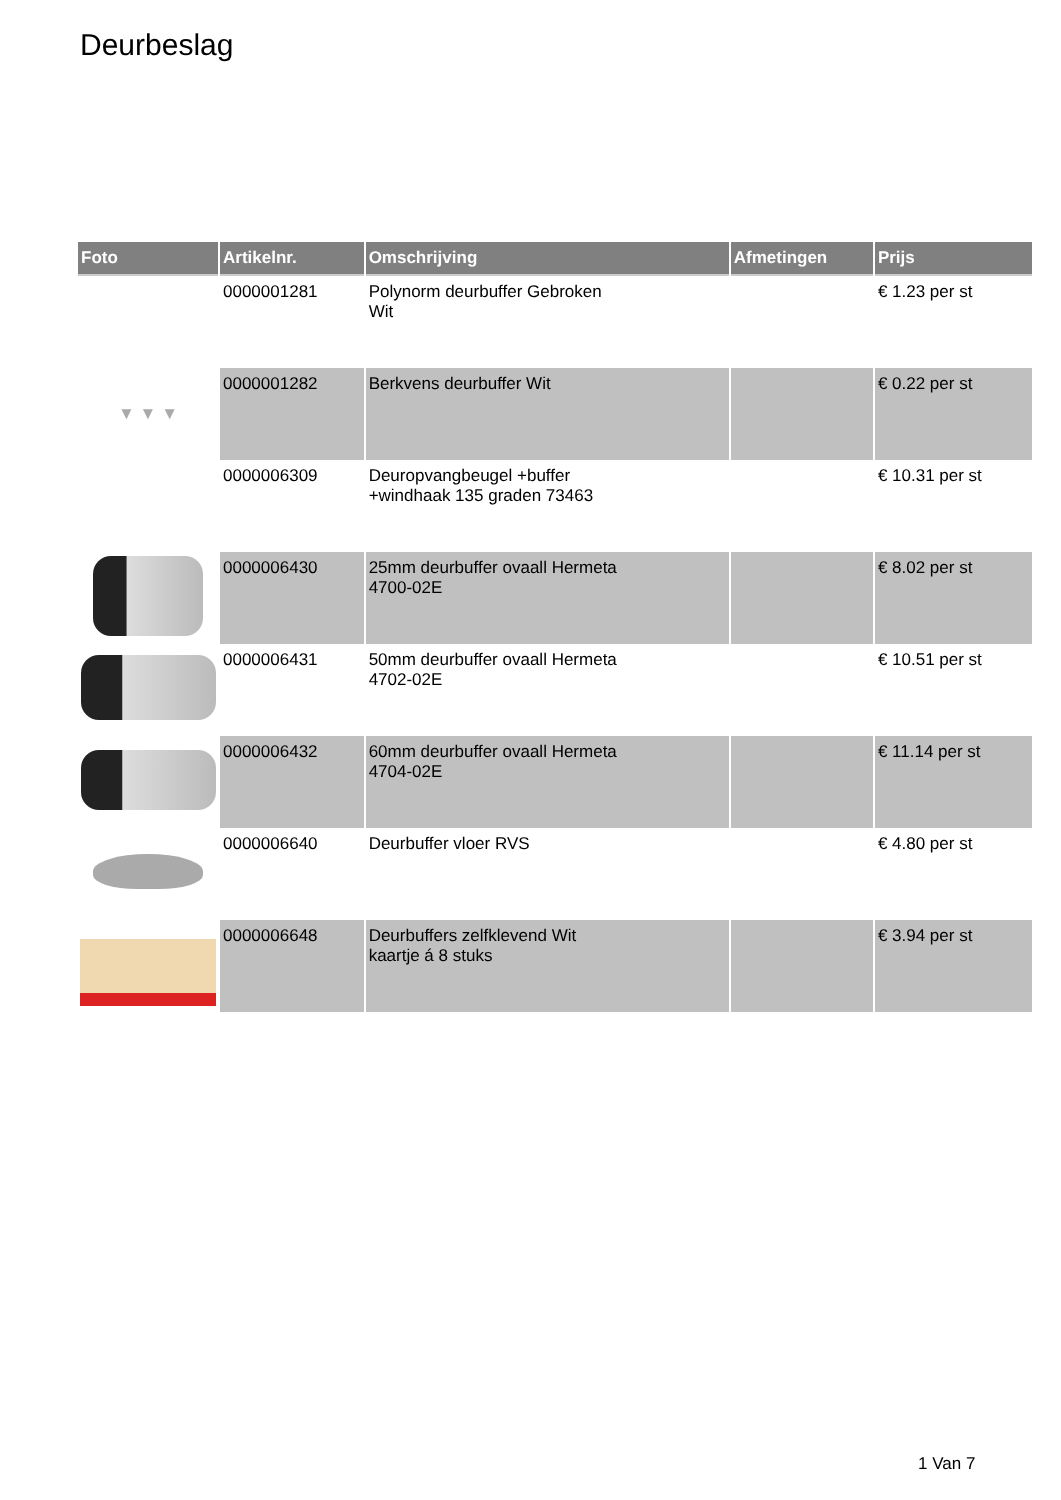Deurbeslag
| Foto | Artikelnr. | Omschrijving | Afmetingen | Prijs |
| --- | --- | --- | --- | --- |
| | 0000001281 | Polynorm deurbuffer Gebroken Wit | | € 1.23 per st |
| ▼ ▼ ▼ | 0000001282 | Berkvens deurbuffer Wit | | € 0.22 per st |
| | 0000006309 | Deuropvangbeugel +buffer +windhaak 135 graden 73463 | | € 10.31 per st |
| | 0000006430 | 25mm deurbuffer ovaall Hermeta 4700-02E | | € 8.02 per st |
| | 0000006431 | 50mm deurbuffer ovaall Hermeta 4702-02E | | € 10.51 per st |
| | 0000006432 | 60mm deurbuffer ovaall Hermeta 4704-02E | | € 11.14 per st |
| | 0000006640 | Deurbuffer vloer RVS | | € 4.80 per st |
| | 0000006648 | Deurbuffers zelfklevend Wit kaartje á 8 stuks | | € 3.94 per st |
1 Van 7